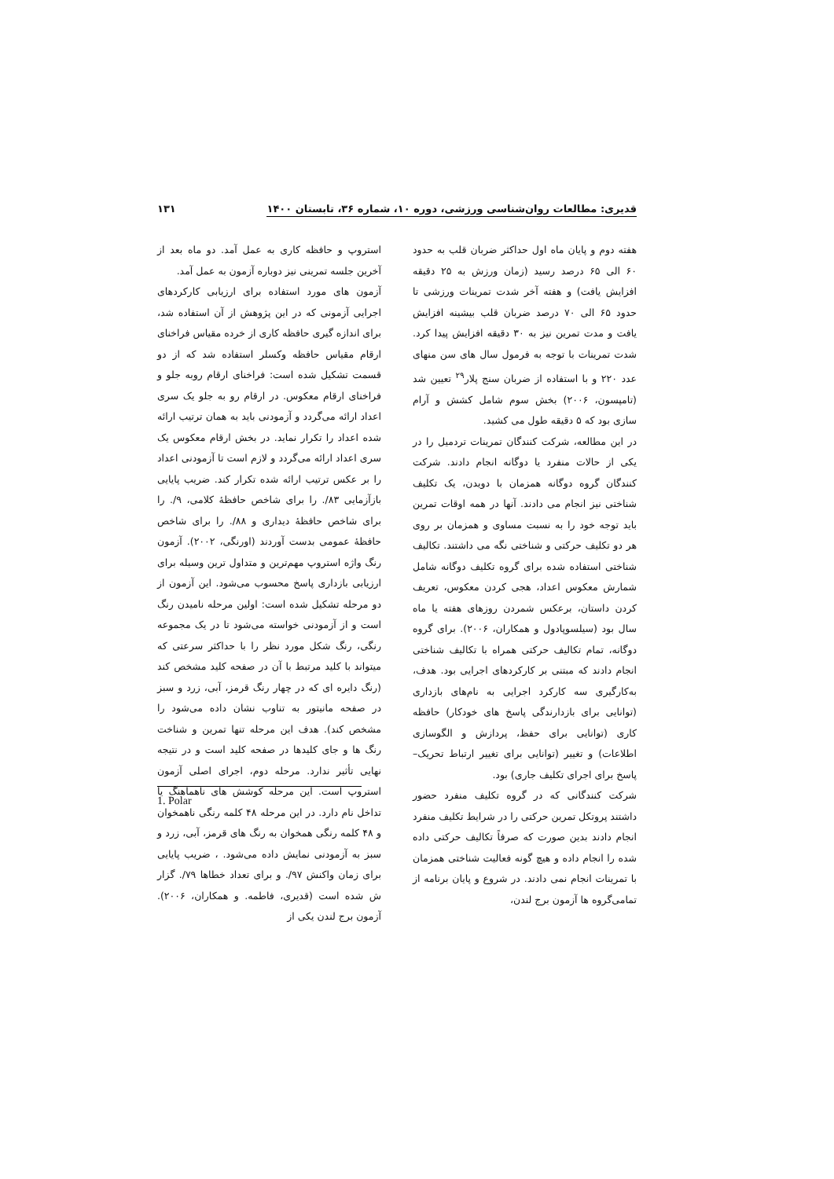قدیری: مطالعات روان‌شناسی ورزشی، دوره ۱۰، شماره ۳۶، تابستان ۱۴۰۰ ۱۳۱
هفته دوم و پایان ماه اول حداکثر ضربان قلب به حدود ۶۰ الی ۶۵ درصد رسید (زمان ورزش به ۲۵ دقیقه افزایش یافت) و هفته آخر شدت تمرینات ورزشی تا حدود ۶۵ الی ۷۰ درصد ضربان قلب بیشینه افزایش یافت و مدت تمرین نیز به ۳۰ دقیقه افزایش پیدا کرد. شدت تمرینات با توجه به فرمول سال های سن منهای عدد ۲۲۰ و با استفاده از ضربان سنج پلار<sup>۲۹</sup> تعیین شد (تامپسون، ۲۰۰۶) بخش سوم شامل کشش و آرام سازی بود که ۵ دقیقه طول می کشید.
در این مطالعه، شرکت کنندگان تمرینات تردمیل را در یکی از حالات منفرد یا دوگانه انجام دادند. شرکت کنندگان گروه دوگانه همزمان با دویدن، یک تکلیف شناختی نیز انجام می دادند. آنها در همه اوقات تمرین باید توجه خود را به نسبت مساوی و همزمان بر روی هر دو تکلیف حرکتی و شناختی نگه می داشتند. تکالیف شناختی استفاده شده برای گروه تکلیف دوگانه شامل شمارش معکوس اعداد، هجی کردن معکوس، تعریف کردن داستان، برعکس شمردن روزهای هفته یا ماه سال بود (سیلسوپادول و همکاران، ۲۰۰۶). برای گروه دوگانه، تمام تکالیف حرکتی همراه با تکالیف شناختی انجام دادند که مبتنی بر کارکردهای اجرایی بود. هدف، به‌کارگیری سه کارکرد اجرایی به نام‌های بازداری (توانایی برای بازدارندگی پاسخ های خودکار) حافظه کاری (توانایی برای حفظ، پردازش و الگوسازی اطلاعات) و تغییر (توانایی برای تغییر ارتباط تحریک– پاسخ برای اجرای تکلیف جاری) بود.
شرکت کنندگانی که در گروه تکلیف منفرد حضور داشتند پروتکل تمرین حرکتی را در شرایط تکلیف منفرد انجام دادند بدین صورت که صرفاً تکالیف حرکتی داده شده را انجام داده و هیچ گونه فعالیت شناختی همزمان با تمرینات انجام نمی دادند. در شروع و پایان برنامه از تمامی‌گروه ها آزمون برج لندن،
استروپ و حافظه کاری به عمل آمد. دو ماه بعد از آخرین جلسه تمرینی نیز دوباره آزمون به عمل آمد.
آزمون های مورد استفاده برای ارزیابی کارکردهای اجرایی آزمونی که در این پژوهش از آن استفاده شد، برای اندازه گیری حافظه کاری از خرده مقیاس فراخنای ارقام مقیاس حافظه وکسلر استفاده شد که از دو قسمت تشکیل شده است: فراخنای ارقام روبه جلو و فراخنای ارقام معکوس. در ارقام رو به جلو یک سری اعداد ارائه می‌گردد و آزمودنی باید به همان ترتیب ارائه شده اعداد را تکرار نماید. در بخش ارقام معکوس یک سری اعداد ارائه می‌گردد و لازم است تا آزمودنی اعداد را بر عکس ترتیب ارائه شده تکرار کند. ضریب پایایی بازآزمایی ۸۳/. را برای شاخص حافظهٔ کلامی، ۹/. را برای شاخص حافظهٔ دیداری و ۸۸/. را برای شاخص حافظهٔ عمومی بدست آوردند (اورنگی، ۲۰۰۲). آزمون رنگ واژه استروپ مهم‌ترین و متداول ترین وسیله برای ارزیابی بازداری پاسخ محسوب می‌شود. این آزمون از دو مرحله تشکیل شده است: اولین مرحله نامیدن رنگ است و از آزمودنی خواسته می‌شود تا در یک مجموعه رنگی، رنگ شکل مورد نظر را با حداکثر سرعتی که میتواند با کلید مرتبط با آن در صفحه کلید مشخص کند (رنگ دایره ای که در چهار رنگ قرمز، آبی، زرد و سبز در صفحه مانیتور به تناوب نشان داده می‌شود را مشخص کند). هدف این مرحله تنها تمرین و شناخت رنگ ها و جای کلیدها در صفحه کلید است و در نتیجه نهایی تأثیر ندارد. مرحله دوم، اجرای اصلی آزمون استروپ است. این مرحله کوشش های ناهماهنگ یا تداخل نام دارد. در این مرحله ۴۸ کلمه رنگی ناهمخوان و ۴۸ کلمه رنگی همخوان به رنگ های قرمز، آبی، زرد و سبز به آزمودنی نمایش داده می‌شود. ، ضریب پایایی برای زمان واکنش ۹۷/. و برای تعداد خطاها ۷۹/. گزار ش شده است (قدیری، فاطمه. و همکاران، ۲۰۰۶). آزمون برج لندن یکی از
1. Polar